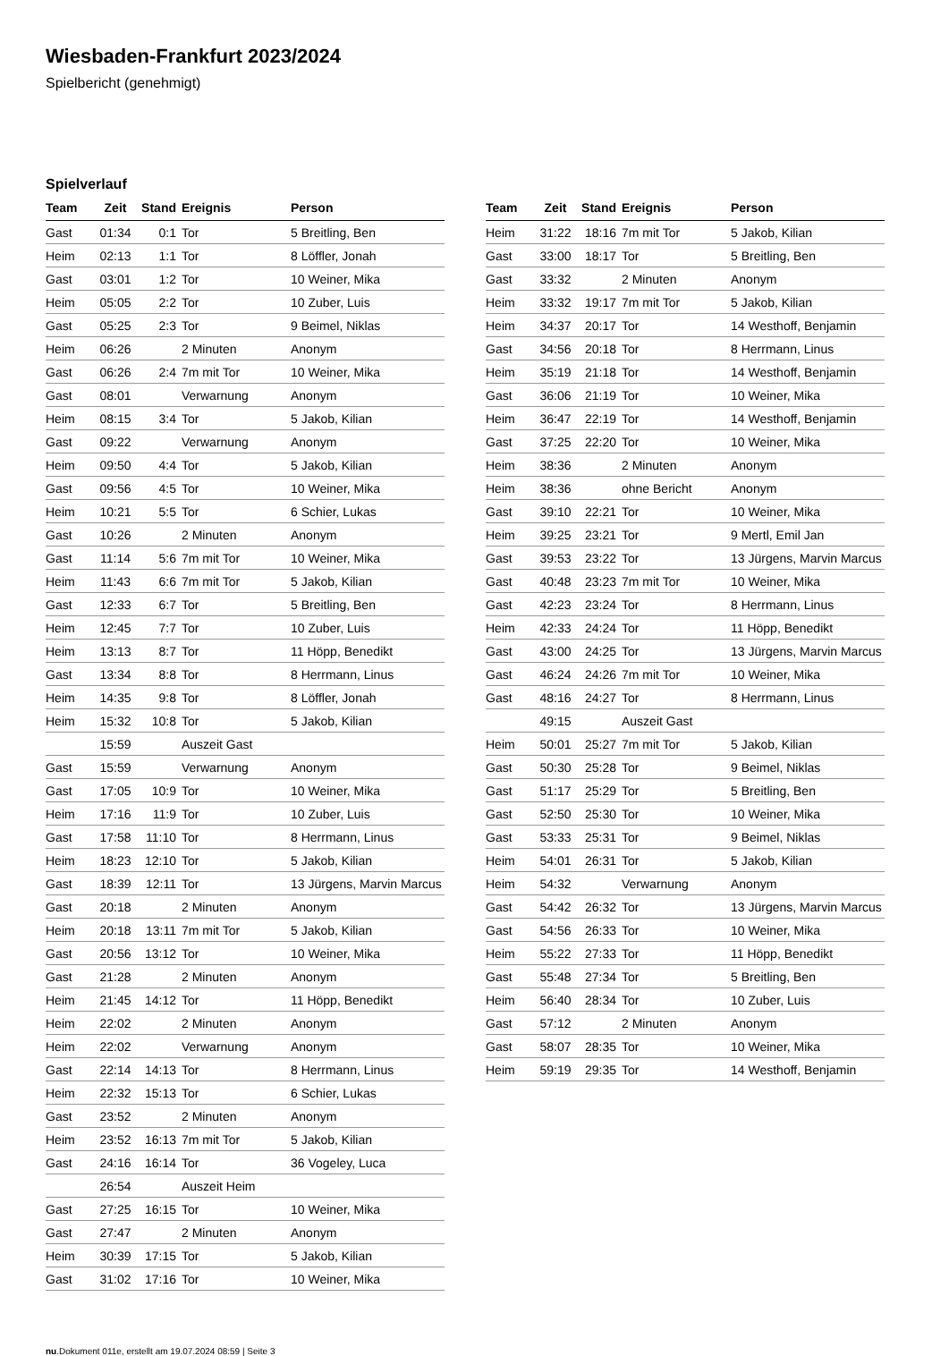Wiesbaden-Frankfurt 2023/2024
Spielbericht (genehmigt)
Spielverlauf
| Team | Zeit | Stand | Ereignis | Person |
| --- | --- | --- | --- | --- |
| Gast | 01:34 | 0:1 | Tor | 5 Breitling, Ben |
| Heim | 02:13 | 1:1 | Tor | 8 Löffler, Jonah |
| Gast | 03:01 | 1:2 | Tor | 10 Weiner, Mika |
| Heim | 05:05 | 2:2 | Tor | 10 Zuber, Luis |
| Gast | 05:25 | 2:3 | Tor | 9 Beimel, Niklas |
| Heim | 06:26 | | 2 Minuten | Anonym |
| Gast | 06:26 | 2:4 | 7m mit Tor | 10 Weiner, Mika |
| Gast | 08:01 | | Verwarnung | Anonym |
| Heim | 08:15 | 3:4 | Tor | 5 Jakob, Kilian |
| Gast | 09:22 | | Verwarnung | Anonym |
| Heim | 09:50 | 4:4 | Tor | 5 Jakob, Kilian |
| Gast | 09:56 | 4:5 | Tor | 10 Weiner, Mika |
| Heim | 10:21 | 5:5 | Tor | 6 Schier, Lukas |
| Gast | 10:26 | | 2 Minuten | Anonym |
| Gast | 11:14 | 5:6 | 7m mit Tor | 10 Weiner, Mika |
| Heim | 11:43 | 6:6 | 7m mit Tor | 5 Jakob, Kilian |
| Gast | 12:33 | 6:7 | Tor | 5 Breitling, Ben |
| Heim | 12:45 | 7:7 | Tor | 10 Zuber, Luis |
| Heim | 13:13 | 8:7 | Tor | 11 Höpp, Benedikt |
| Gast | 13:34 | 8:8 | Tor | 8 Herrmann, Linus |
| Heim | 14:35 | 9:8 | Tor | 8 Löffler, Jonah |
| Heim | 15:32 | 10:8 | Tor | 5 Jakob, Kilian |
| | 15:59 | | Auszeit Gast | |
| Gast | 15:59 | | Verwarnung | Anonym |
| Gast | 17:05 | 10:9 | Tor | 10 Weiner, Mika |
| Heim | 17:16 | 11:9 | Tor | 10 Zuber, Luis |
| Gast | 17:58 | 11:10 | Tor | 8 Herrmann, Linus |
| Heim | 18:23 | 12:10 | Tor | 5 Jakob, Kilian |
| Gast | 18:39 | 12:11 | Tor | 13 Jürgens, Marvin Marcus |
| Gast | 20:18 | | 2 Minuten | Anonym |
| Heim | 20:18 | 13:11 | 7m mit Tor | 5 Jakob, Kilian |
| Gast | 20:56 | 13:12 | Tor | 10 Weiner, Mika |
| Gast | 21:28 | | 2 Minuten | Anonym |
| Heim | 21:45 | 14:12 | Tor | 11 Höpp, Benedikt |
| Heim | 22:02 | | 2 Minuten | Anonym |
| Heim | 22:02 | | Verwarnung | Anonym |
| Gast | 22:14 | 14:13 | Tor | 8 Herrmann, Linus |
| Heim | 22:32 | 15:13 | Tor | 6 Schier, Lukas |
| Gast | 23:52 | | 2 Minuten | Anonym |
| Heim | 23:52 | 16:13 | 7m mit Tor | 5 Jakob, Kilian |
| Gast | 24:16 | 16:14 | Tor | 36 Vogeley, Luca |
| | 26:54 | | Auszeit Heim | |
| Gast | 27:25 | 16:15 | Tor | 10 Weiner, Mika |
| Gast | 27:47 | | 2 Minuten | Anonym |
| Heim | 30:39 | 17:15 | Tor | 5 Jakob, Kilian |
| Gast | 31:02 | 17:16 | Tor | 10 Weiner, Mika |
| Team | Zeit | Stand | Ereignis | Person |
| --- | --- | --- | --- | --- |
| Heim | 31:22 | 18:16 | 7m mit Tor | 5 Jakob, Kilian |
| Gast | 33:00 | 18:17 | Tor | 5 Breitling, Ben |
| Gast | 33:32 | | 2 Minuten | Anonym |
| Heim | 33:32 | 19:17 | 7m mit Tor | 5 Jakob, Kilian |
| Heim | 34:37 | 20:17 | Tor | 14 Westhoff, Benjamin |
| Gast | 34:56 | 20:18 | Tor | 8 Herrmann, Linus |
| Heim | 35:19 | 21:18 | Tor | 14 Westhoff, Benjamin |
| Gast | 36:06 | 21:19 | Tor | 10 Weiner, Mika |
| Heim | 36:47 | 22:19 | Tor | 14 Westhoff, Benjamin |
| Gast | 37:25 | 22:20 | Tor | 10 Weiner, Mika |
| Heim | 38:36 | | 2 Minuten | Anonym |
| Heim | 38:36 | | ohne Bericht | Anonym |
| Gast | 39:10 | 22:21 | Tor | 10 Weiner, Mika |
| Heim | 39:25 | 23:21 | Tor | 9 Mertl, Emil Jan |
| Gast | 39:53 | 23:22 | Tor | 13 Jürgens, Marvin Marcus |
| Gast | 40:48 | 23:23 | 7m mit Tor | 10 Weiner, Mika |
| Gast | 42:23 | 23:24 | Tor | 8 Herrmann, Linus |
| Heim | 42:33 | 24:24 | Tor | 11 Höpp, Benedikt |
| Gast | 43:00 | 24:25 | Tor | 13 Jürgens, Marvin Marcus |
| Gast | 46:24 | 24:26 | 7m mit Tor | 10 Weiner, Mika |
| Gast | 48:16 | 24:27 | Tor | 8 Herrmann, Linus |
| | 49:15 | | Auszeit Gast | |
| Heim | 50:01 | 25:27 | 7m mit Tor | 5 Jakob, Kilian |
| Gast | 50:30 | 25:28 | Tor | 9 Beimel, Niklas |
| Gast | 51:17 | 25:29 | Tor | 5 Breitling, Ben |
| Gast | 52:50 | 25:30 | Tor | 10 Weiner, Mika |
| Gast | 53:33 | 25:31 | Tor | 9 Beimel, Niklas |
| Heim | 54:01 | 26:31 | Tor | 5 Jakob, Kilian |
| Heim | 54:32 | | Verwarnung | Anonym |
| Gast | 54:42 | 26:32 | Tor | 13 Jürgens, Marvin Marcus |
| Gast | 54:56 | 26:33 | Tor | 10 Weiner, Mika |
| Heim | 55:22 | 27:33 | Tor | 11 Höpp, Benedikt |
| Gast | 55:48 | 27:34 | Tor | 5 Breitling, Ben |
| Heim | 56:40 | 28:34 | Tor | 10 Zuber, Luis |
| Gast | 57:12 | | 2 Minuten | Anonym |
| Gast | 58:07 | 28:35 | Tor | 10 Weiner, Mika |
| Heim | 59:19 | 29:35 | Tor | 14 Westhoff, Benjamin |
nu.Dokument 011e, erstellt am 19.07.2024 08:59 | Seite 3